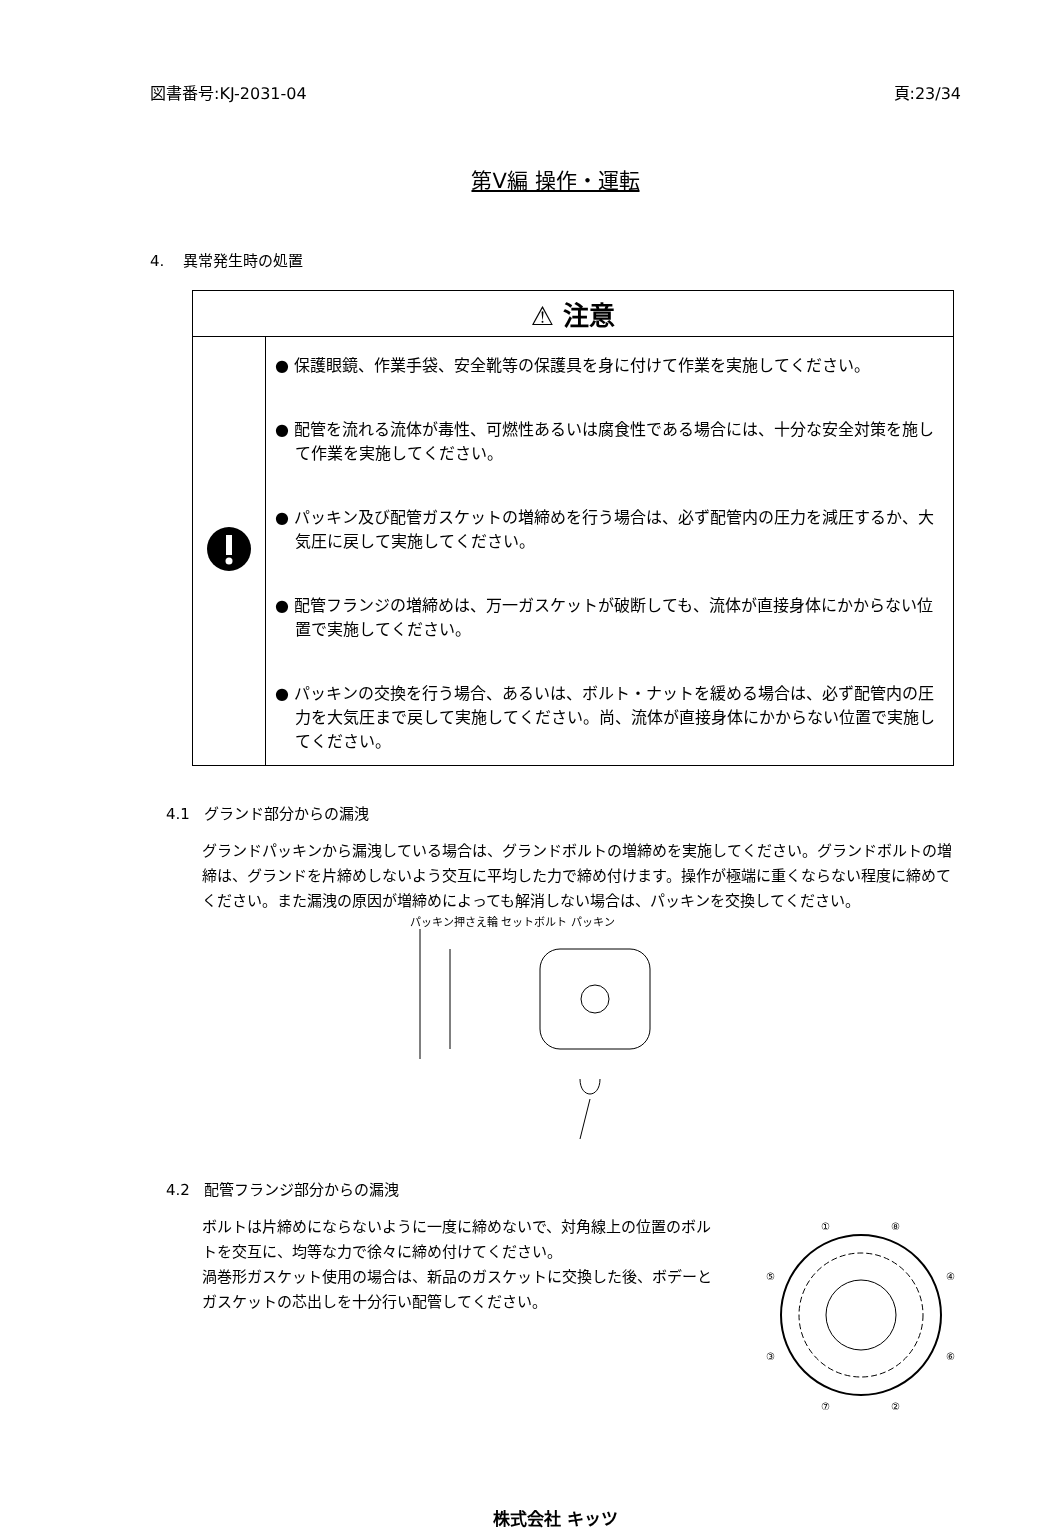図書番号:KJ-2031-04 頁:23/34
第Ⅴ編 操作・運転
4. 異常発生時の処置
| ⚠ 注意 | |
| --- | --- |
| | ● 保護眼鏡、作業手袋、安全靴等の保護具を身に付けて作業を実施してください。 ● 配管を流れる流体が毒性、可燃性あるいは腐食性である場合には、十分な安全対策を施して作業を実施してください。 ● パッキン及び配管ガスケットの増締めを行う場合は、必ず配管内の圧力を減圧するか、大気圧に戻して実施してください。 ● 配管フランジの増締めは、万一ガスケットが破断しても、流体が直接身体にかからない位置で実施してください。 ● パッキンの交換を行う場合、あるいは、ボルト・ナットを緩める場合は、必ず配管内の圧力を大気圧まで戻して実施してください。尚、流体が直接身体にかからない位置で実施してください。 |
4.1 グランド部分からの漏洩
グランドパッキンから漏洩している場合は、グランドボルトの増締めを実施してください。グランドボルトの増締は、グランドを片締めしないよう交互に平均した力で締め付けます。操作が極端に重くならない程度に締めてください。また漏洩の原因が増締めによっても解消しない場合は、パッキンを交換してください。
パッキン押さえ輪 セットボルト パッキン
4.2 配管フランジ部分からの漏洩
ボルトは片締めにならないように一度に締めないで、対角線上の位置のボルトを交互に、均等な力で徐々に締め付けてください。
渦巻形ガスケット使用の場合は、新品のガスケットに交換した後、ボデーとガスケットの芯出しを十分行い配管してください。
①
⑧
⑤
④
③
⑥
⑦
②
株式会社 キッツ